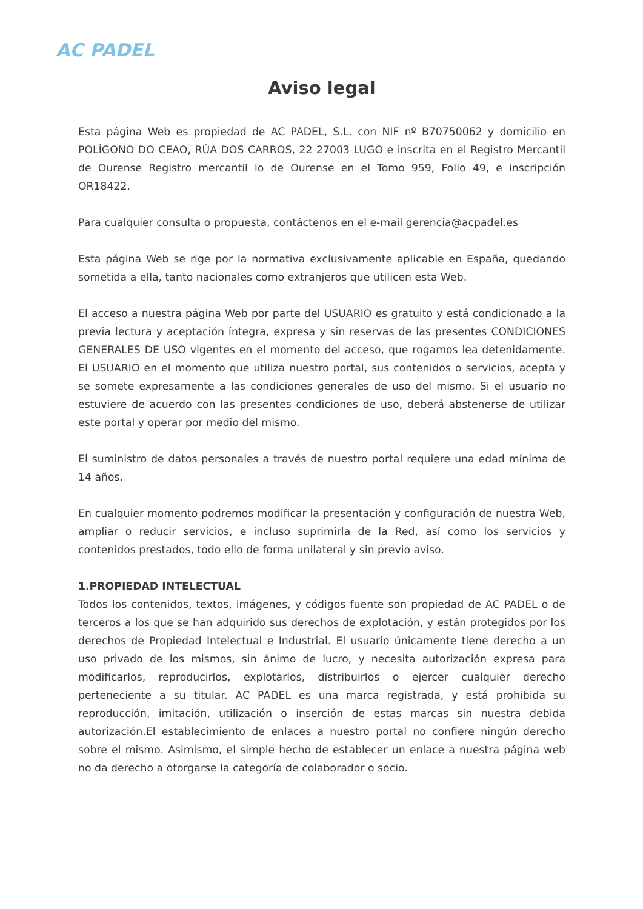AC PADEL
Aviso legal
Esta página Web es propiedad de AC PADEL, S.L. con NIF nº B70750062 y domicilio en POLÍGONO DO CEAO, RÚA DOS CARROS, 22 27003 LUGO e inscrita en el Registro Mercantil de Ourense Registro mercantil lo de Ourense en el Tomo 959, Folio 49, e inscripción OR18422.
Para cualquier consulta o propuesta, contáctenos en el e-mail gerencia@acpadel.es
Esta página Web se rige por la normativa exclusivamente aplicable en España, quedando sometida a ella, tanto nacionales como extranjeros que utilicen esta Web.
El acceso a nuestra página Web por parte del USUARIO es gratuito y está condicionado a la previa lectura y aceptación íntegra, expresa y sin reservas de las presentes CONDICIONES GENERALES DE USO vigentes en el momento del acceso, que rogamos lea detenidamente. El USUARIO en el momento que utiliza nuestro portal, sus contenidos o servicios, acepta y se somete expresamente a las condiciones generales de uso del mismo. Si el usuario no estuviere de acuerdo con las presentes condiciones de uso, deberá abstenerse de utilizar este portal y operar por medio del mismo.
El suministro de datos personales a través de nuestro portal requiere una edad mínima de 14 años.
En cualquier momento podremos modificar la presentación y configuración de nuestra Web, ampliar o reducir servicios, e incluso suprimirla de la Red, así como los servicios y contenidos prestados, todo ello de forma unilateral y sin previo aviso.
1.PROPIEDAD INTELECTUAL
Todos los contenidos, textos, imágenes, y códigos fuente son propiedad de AC PADEL o de terceros a los que se han adquirido sus derechos de explotación, y están protegidos por los derechos de Propiedad Intelectual e Industrial. El usuario únicamente tiene derecho a un uso privado de los mismos, sin ánimo de lucro, y necesita autorización expresa para modificarlos, reproducirlos, explotarlos, distribuirlos o ejercer cualquier derecho perteneciente a su titular. AC PADEL es una marca registrada, y está prohibida su reproducción, imitación, utilización o inserción de estas marcas sin nuestra debida autorización.El establecimiento de enlaces a nuestro portal no confiere ningún derecho sobre el mismo. Asimismo, el simple hecho de establecer un enlace a nuestra página web no da derecho a otorgarse la categoría de colaborador o socio.